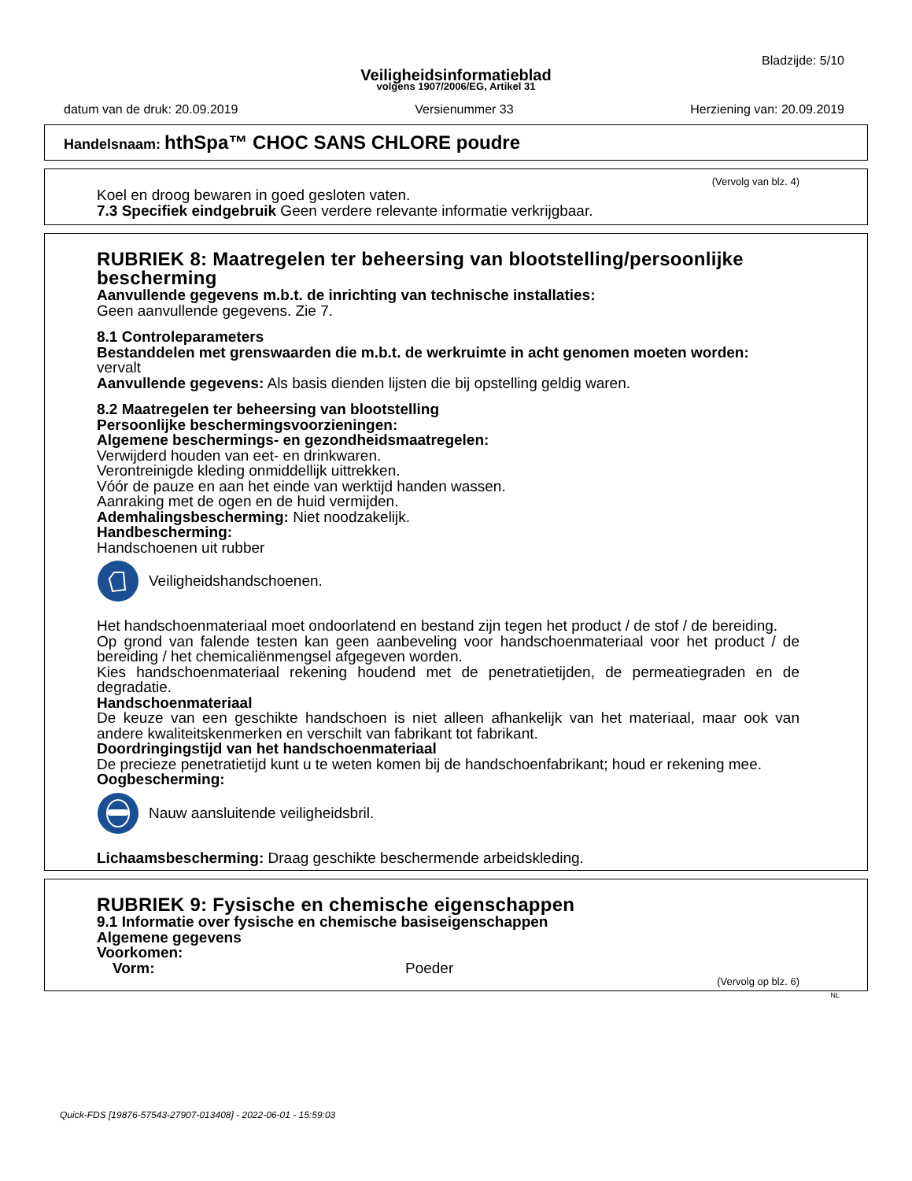Bladzijde: 5/10
Veiligheidsinformatieblad
volgens 1907/2006/EG, Artikel 31
datum van de druk: 20.09.2019 Versienummer 33 Herziening van: 20.09.2019
Handelsnaam: hthSpa™ CHOC SANS CHLORE poudre
(Vervolg van blz. 4)
Koel en droog bewaren in goed gesloten vaten.
7.3 Specifiek eindgebruik Geen verdere relevante informatie verkrijgbaar.
RUBRIEK 8: Maatregelen ter beheersing van blootstelling/persoonlijke bescherming
Aanvullende gegevens m.b.t. de inrichting van technische installaties:
Geen aanvullende gegevens. Zie 7.
8.1 Controleparameters
Bestanddelen met grenswaarden die m.b.t. de werkruimte in acht genomen moeten worden:
vervalt
Aanvullende gegevens: Als basis dienden lijsten die bij opstelling geldig waren.
8.2 Maatregelen ter beheersing van blootstelling
Persoonlijke beschermingsvoorzieningen:
Algemene beschermings- en gezondheidsmaatregelen:
Verwijderd houden van eet- en drinkwaren.
Verontreinigde kleding onmiddellijk uittrekken.
Vóór de pauze en aan het einde van werktijd handen wassen.
Aanraking met de ogen en de huid vermijden.
Ademhalingsbescherming: Niet noodzakelijk.
Handbescherming:
Handschoenen uit rubber
Veiligheidshandschoenen.
Het handschoenmateriaal moet ondoorlatend en bestand zijn tegen het product / de stof / de bereiding.
Op grond van falende testen kan geen aanbeveling voor handschoenmateriaal voor het product / de bereiding / het chemicaliënmengsel afgegeven worden.
Kies handschoenmateriaal rekening houdend met de penetratietijden, de permeatiegraden en de degradatie.
Handschoenmateriaal
De keuze van een geschikte handschoen is niet alleen afhankelijk van het materiaal, maar ook van andere kwaliteitskenmerken en verschilt van fabrikant tot fabrikant.
Doordringingstijd van het handschoenmateriaal
De precieze penetratietijd kunt u te weten komen bij de handschoenfabrikant; houd er rekening mee.
Oogbescherming:
Nauw aansluitende veiligheidsbril.
Lichaamsbescherming: Draag geschikte beschermende arbeidskleding.
RUBRIEK 9: Fysische en chemische eigenschappen
9.1 Informatie over fysische en chemische basiseigenschappen
Algemene gegevens
Voorkomen:
Vorm: Poeder
(Vervolg op blz. 6)
NL
Quick-FDS [19876-57543-27907-013408] - 2022-06-01 - 15:59:03